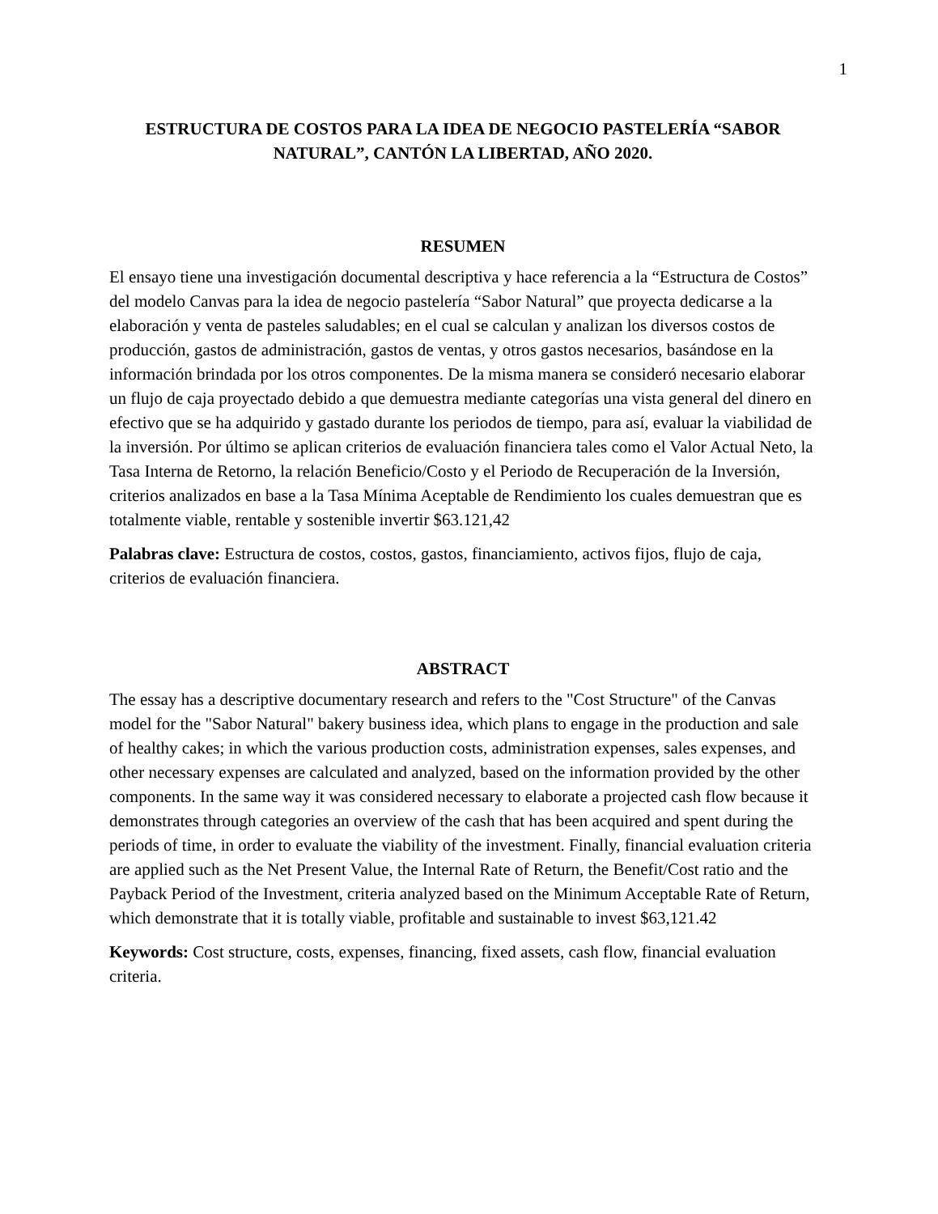1
ESTRUCTURA DE COSTOS PARA LA IDEA DE NEGOCIO PASTELERÍA “SABOR NATURAL”, CANTÓN LA LIBERTAD, AÑO 2020.
RESUMEN
El ensayo tiene una investigación documental descriptiva y hace referencia a la “Estructura de Costos” del modelo Canvas para la idea de negocio pastelería “Sabor Natural” que proyecta dedicarse a la elaboración y venta de pasteles saludables; en el cual se calculan y analizan los diversos costos de producción, gastos de administración, gastos de ventas, y otros gastos necesarios, basándose en la información brindada por los otros componentes. De la misma manera se consideró necesario elaborar un flujo de caja proyectado debido a que demuestra mediante categorías una vista general del dinero en efectivo que se ha adquirido y gastado durante los periodos de tiempo, para así, evaluar la viabilidad de la inversión. Por último se aplican criterios de evaluación financiera tales como el Valor Actual Neto, la Tasa Interna de Retorno, la relación Beneficio/Costo y el Periodo de Recuperación de la Inversión, criterios analizados en base a la Tasa Mínima Aceptable de Rendimiento los cuales demuestran que es totalmente viable, rentable y sostenible invertir $63.121,42
Palabras clave: Estructura de costos, costos, gastos, financiamiento, activos fijos, flujo de caja, criterios de evaluación financiera.
ABSTRACT
The essay has a descriptive documentary research and refers to the "Cost Structure" of the Canvas model for the "Sabor Natural" bakery business idea, which plans to engage in the production and sale of healthy cakes; in which the various production costs, administration expenses, sales expenses, and other necessary expenses are calculated and analyzed, based on the information provided by the other components. In the same way it was considered necessary to elaborate a projected cash flow because it demonstrates through categories an overview of the cash that has been acquired and spent during the periods of time, in order to evaluate the viability of the investment. Finally, financial evaluation criteria are applied such as the Net Present Value, the Internal Rate of Return, the Benefit/Cost ratio and the Payback Period of the Investment, criteria analyzed based on the Minimum Acceptable Rate of Return, which demonstrate that it is totally viable, profitable and sustainable to invest $63,121.42
Keywords: Cost structure, costs, expenses, financing, fixed assets, cash flow, financial evaluation criteria.